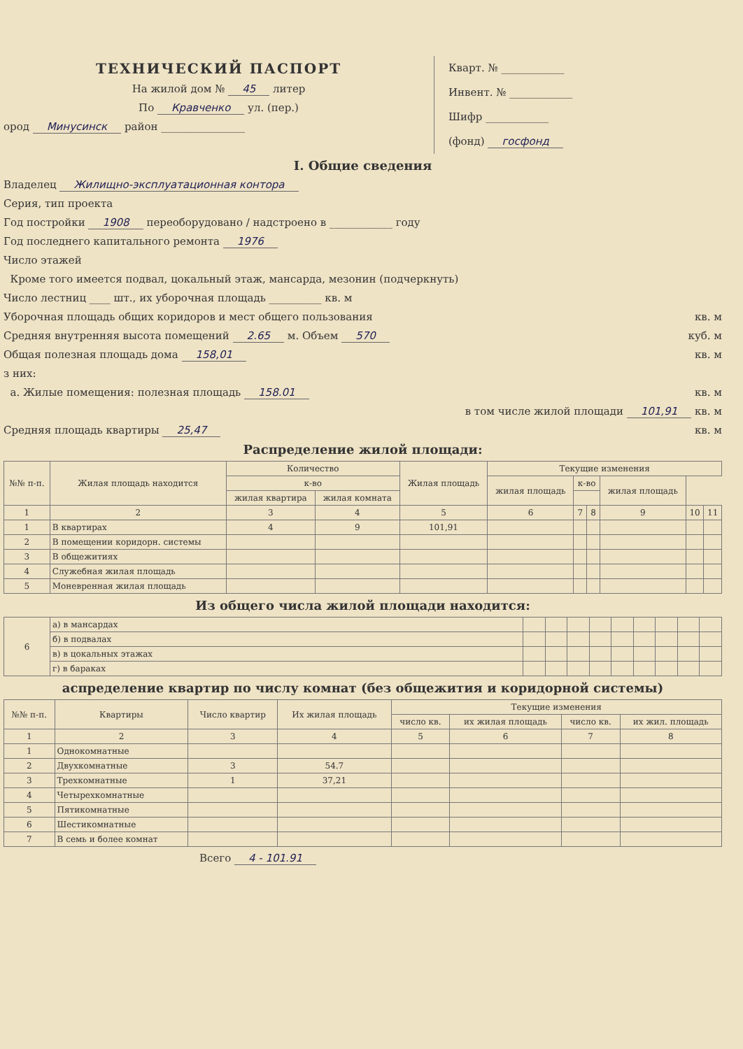ТЕХНИЧЕСКИЙ ПАСПОРТ
На жилой дом № 45 литер
По Кравченко ул. (пер.)
ород Минусинск район ________________
Кварт. № ____________
Инвент. № ____________
Шифр ____________
(фонд) госфонд
I. Общие сведения
Владелец Жилищно-эксплуатационная контора
Серия, тип проекта
Год постройки 1908 переоборудовано / надстроено в ____________ году
Год последнего капитального ремонта 1976
Число этажей
Кроме того имеется подвал, цокальный этаж, мансарда, мезонин (подчеркнуть)
Число лестниц ____ шт., их уборочная площадь __________ кв. м
Уборочная площадь общих коридоров и мест общего пользования кв. м
Средняя внутренняя высота помещений 2.65 м. Объем 570 куб. м
Общая полезная площадь дома 158,01 кв. м
з них:
а. Жилые помещения: полезная площадь 158.01 кв. м
в том числе жилой площади 101,91 кв. м
Средняя площадь квартиры 25,47 кв. м
Распределение жилой площади:
| №№ п-п. | Жилая площадь находится | Количество | | Жилая площадь | Текущие изменения | | | | | |
| --- | --- | --- | --- | --- | --- | --- | --- | --- | --- | --- |
| | | к-во | | | жилая площадь | к-во | | жилая площадь | | |
| | | жилая квартира | жилая комната | | | | | | | |
| 1 | 2 | 3 | 4 | 5 | 6 | 7 | 8 | 9 | 10 | 11 |
| 1 | В квартирах | 4 | 9 | 101,91 | | | | | | |
| 2 | В помещении коридорн. системы | | | | | | | | | |
| 3 | В общежитиях | | | | | | | | | |
| 4 | Служебная жилая площадь | | | | | | | | | |
| 5 | Моневренная жилая площадь | | | | | | | | | |
Из общего числа жилой площади находится:
| 6 | а) в мансардах | | | | | | | | | |
| | б) в подвалах | | | | | | | | | |
| | в) в цокальных этажах | | | | | | | | | |
| | г) в бараках | | | | | | | | | |
аспределение квартир по числу комнат (без общежития и коридорной системы)
| №№ п-п. | Квартиры | Число квартир | Их жилая площадь | Текущие изменения | | | |
| --- | --- | --- | --- | --- | --- | --- | --- |
| | | | | число кв. | их жилая площадь | число кв. | их жил. площадь |
| 1 | 2 | 3 | 4 | 5 | 6 | 7 | 8 |
| 1 | Однокомнатные | | | | | | |
| 2 | Двухкомнатные | 3 | 54.7 | | | | |
| 3 | Трехкомнатные | 1 | 37,21 | | | | |
| 4 | Четырехкомнатные | | | | | | |
| 5 | Пятикомнатные | | | | | | |
| 6 | Шестикомнатные | | | | | | |
| 7 | В семь и более комнат | | | | | | |
Всего 4 - 101.91